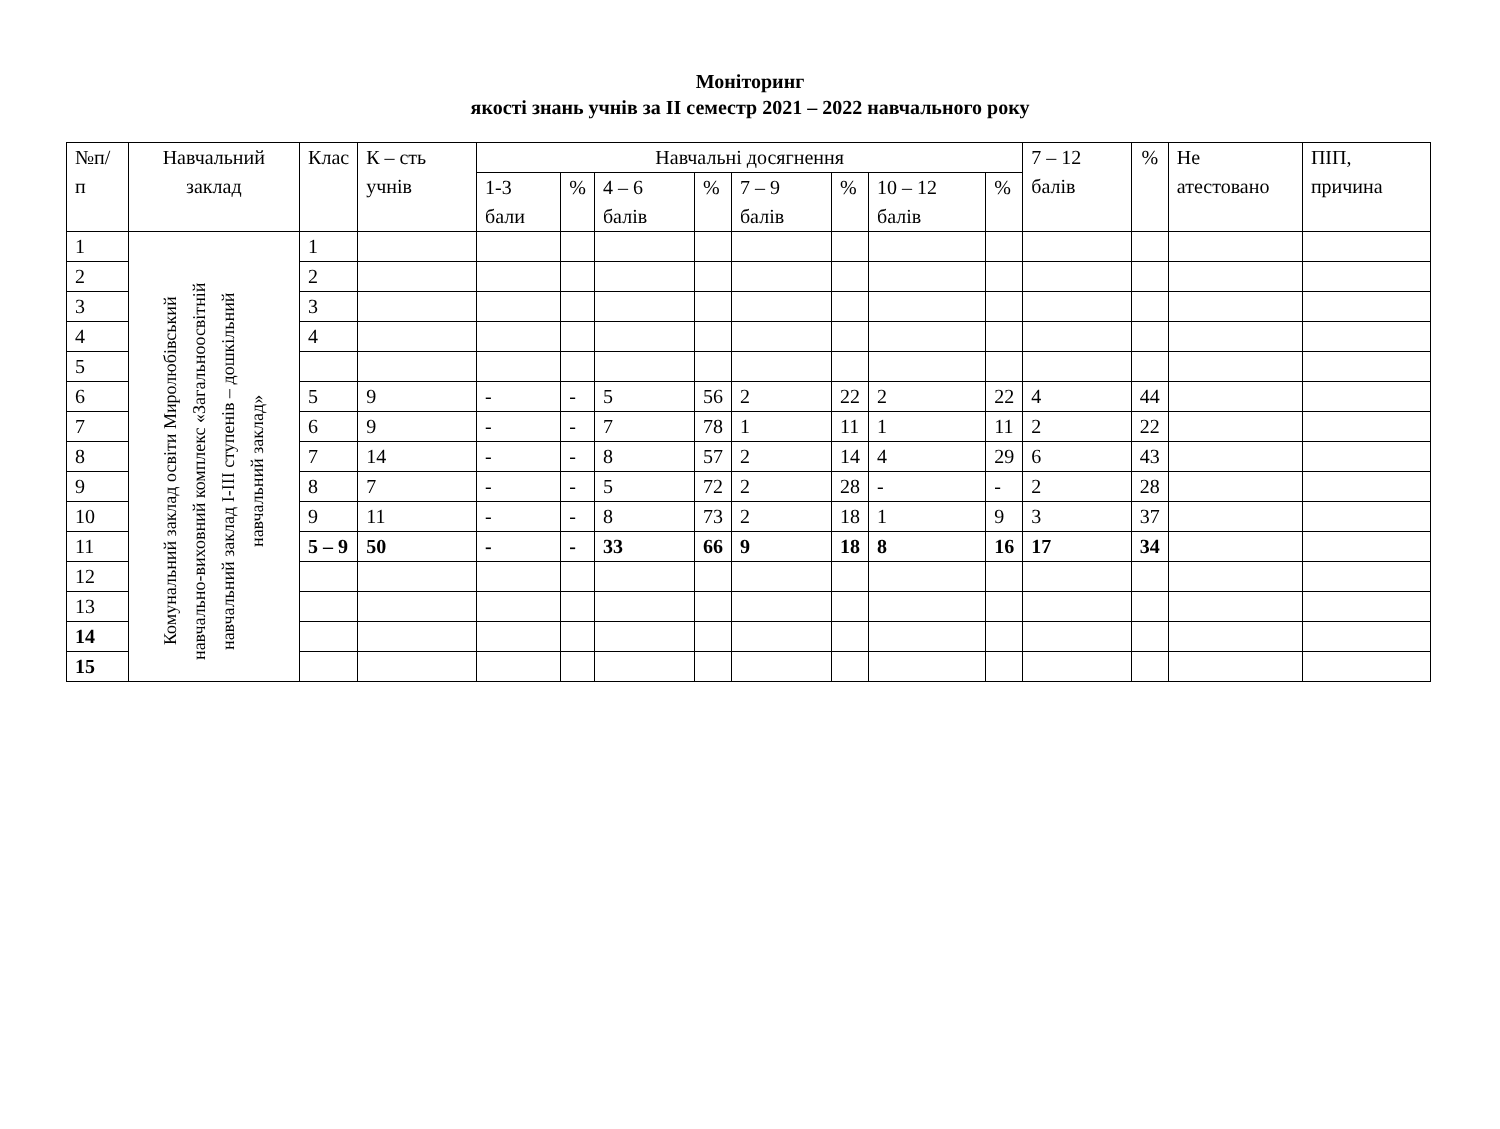Моніторинг
якості знань учнів за ІІ семестр 2021 – 2022 навчального року
| №п/п | Навчальний заклад | Клас | К – сть учнів | Навчальні досягнення | | | | | | | | 7 – 12 балів | % | Не атестовано | ПІП, причина |
| --- | --- | --- | --- | --- | --- | --- | --- | --- | --- | --- | --- | --- | --- | --- | --- |
| | | | | 1-3 бали | % | 4 – 6 балів | % | 7 – 9 балів | % | 10 – 12 балів | % | | | | |
| 1 | Комунальний заклад освіти Миролюбівський навчально-виховний комплекс «Загальноосвітній навчальний заклад І-ІІІ ступенів – дошкільний навчальний заклад» | 1 | | | | | | | | | | | | | |
| 2 | | 2 | | | | | | | | | | | | | |
| 3 | | 3 | | | | | | | | | | | | | |
| 4 | | 4 | | | | | | | | | | | | | |
| 5 | | | | | | | | | | | | | | | |
| 6 | | 5 | 9 | - | - | 5 | 56 | 2 | 22 | 2 | 22 | 4 | 44 | | |
| 7 | | 6 | 9 | - | - | 7 | 78 | 1 | 11 | 1 | 11 | 2 | 22 | | |
| 8 | | 7 | 14 | - | - | 8 | 57 | 2 | 14 | 4 | 29 | 6 | 43 | | |
| 9 | | 8 | 7 | - | - | 5 | 72 | 2 | 28 | - | - | 2 | 28 | | |
| 10 | | 9 | 11 | - | - | 8 | 73 | 2 | 18 | 1 | 9 | 3 | 37 | | |
| 11 | | 5 – 9 | 50 | - | - | 33 | 66 | 9 | 18 | 8 | 16 | 17 | 34 | | |
| 12 | | | | | | | | | | | | | | | |
| 13 | | | | | | | | | | | | | | | |
| 14 | | | | | | | | | | | | | | | |
| 15 | | | | | | | | | | | | | | | |